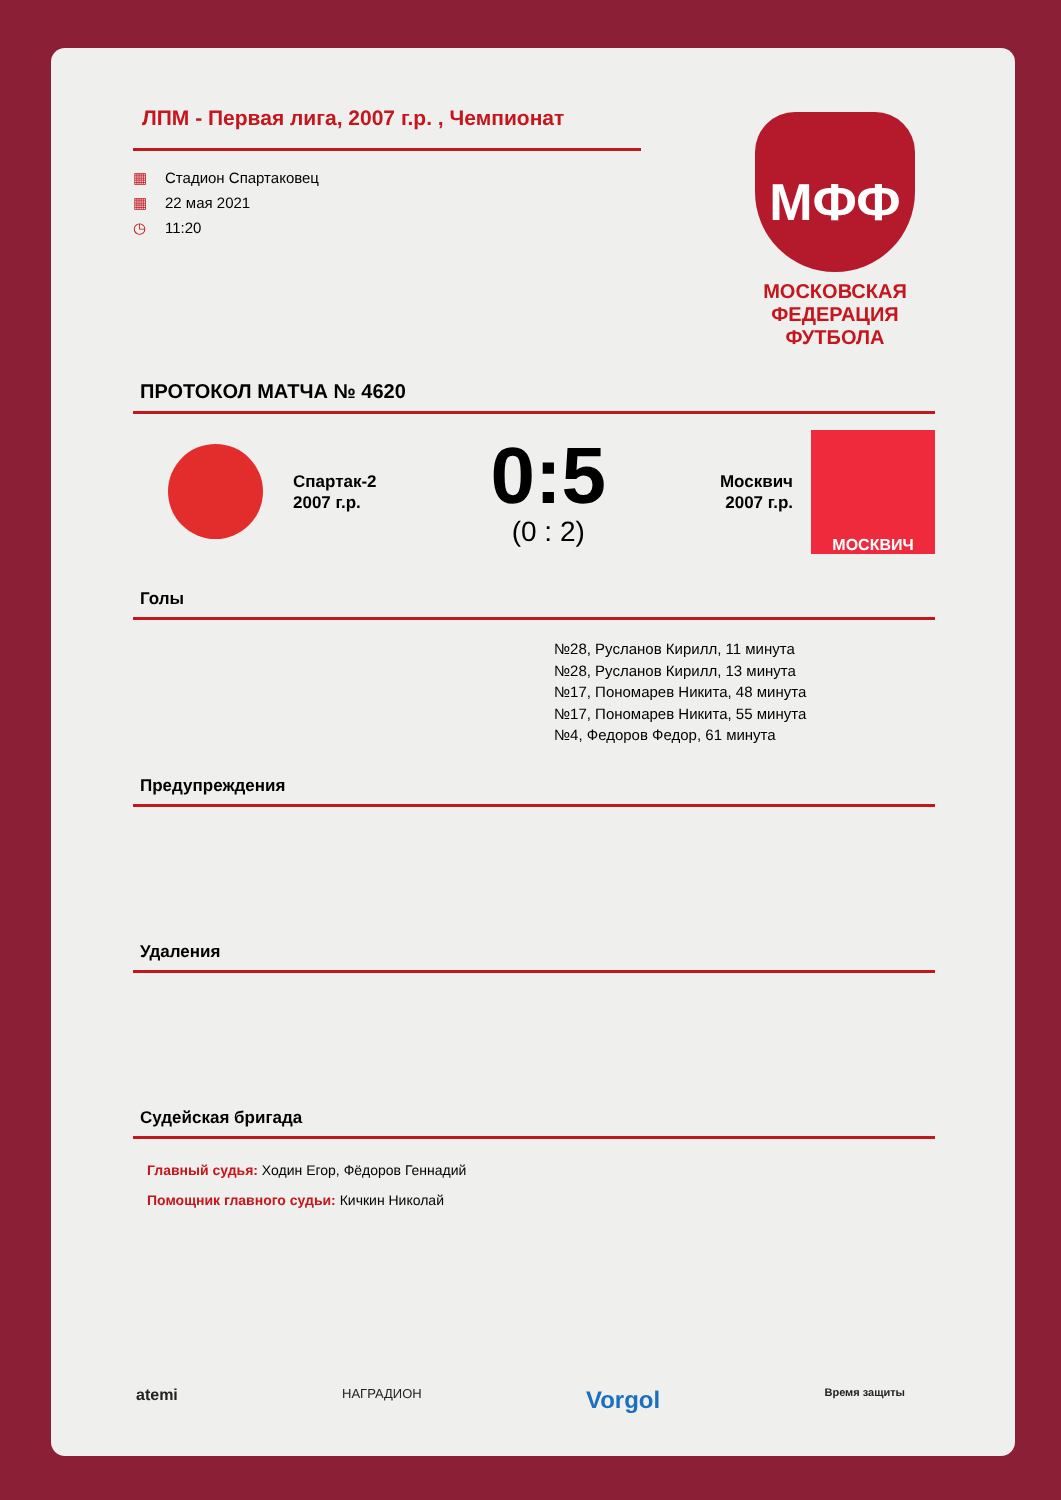ЛПМ - Первая лига, 2007 г.р. , Чемпионат
▦ Стадион Спартаковец
▦ 22 мая 2021
◷ 11:20
МФФ
МОСКОВСКАЯ
ФЕДЕРАЦИЯ
ФУТБОЛА
ПРОТОКОЛ МАТЧА № 4620
Спартак-2
2007 г.р.
0:5
(0 : 2)
Москвич
2007 г.р.
МОСКВИЧ
Голы
№28, Русланов Кирилл, 11 минута
№28, Русланов Кирилл, 13 минута
№17, Пономарев Никита, 48 минута
№17, Пономарев Никита, 55 минута
№4, Федоров Федор, 61 минута
Предупреждения
Удаления
Судейская бригада
Главный судья: Ходин Егор, Фёдоров Геннадий
Помощник главного судьи: Кичкин Николай
atemi НАГРАДИОН Vorgol Время защиты